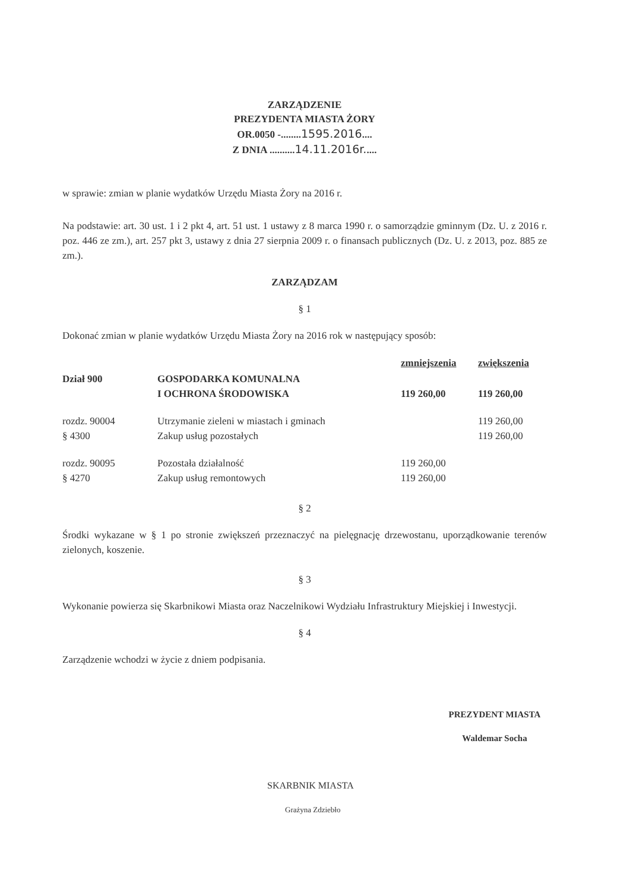ZARZĄDZENIE
PREZYDENTA MIASTA ŻORY
OR.0050 -........1595.2016....
Z DNIA ..........14.11.2016r.....
w sprawie: zmian w planie wydatków Urzędu Miasta Żory na 2016 r.
Na podstawie: art. 30 ust. 1 i 2 pkt 4, art. 51 ust. 1 ustawy z 8 marca 1990 r. o samorządzie gminnym (Dz. U. z 2016 r. poz. 446 ze zm.), art. 257 pkt 3, ustawy z dnia 27 sierpnia 2009 r. o finansach publicznych (Dz. U. z 2013, poz. 885 ze zm.).
ZARZĄDZAM
§ 1
Dokonać zmian w planie wydatków Urzędu Miasta Żory na 2016 rok w następujący sposób:
| | | zmniejszenia | zwiększenia |
| Dział 900 | GOSPODARKA KOMUNALNA I OCHRONA ŚRODOWISKA | 119 260,00 | 119 260,00 |
| rozdz. 90004 § 4300 | Utrzymanie zieleni w miastach i gminach Zakup usług pozostałych | | 119 260,00 119 260,00 |
| rozdz. 90095 § 4270 | Pozostała działalność Zakup usług remontowych | 119 260,00 119 260,00 | |
§ 2
Środki wykazane w § 1 po stronie zwiększeń przeznaczyć na pielęgnację drzewostanu, uporządkowanie terenów zielonych, koszenie.
§ 3
Wykonanie powierza się Skarbnikowi Miasta oraz Naczelnikowi Wydziału Infrastruktury Miejskiej i Inwestycji.
§ 4
Zarządzenie wchodzi w życie z dniem podpisania.
PREZYDENT MIASTA
Waldemar Socha
SKARBNIK MIASTA
Grażyna Zdziebło